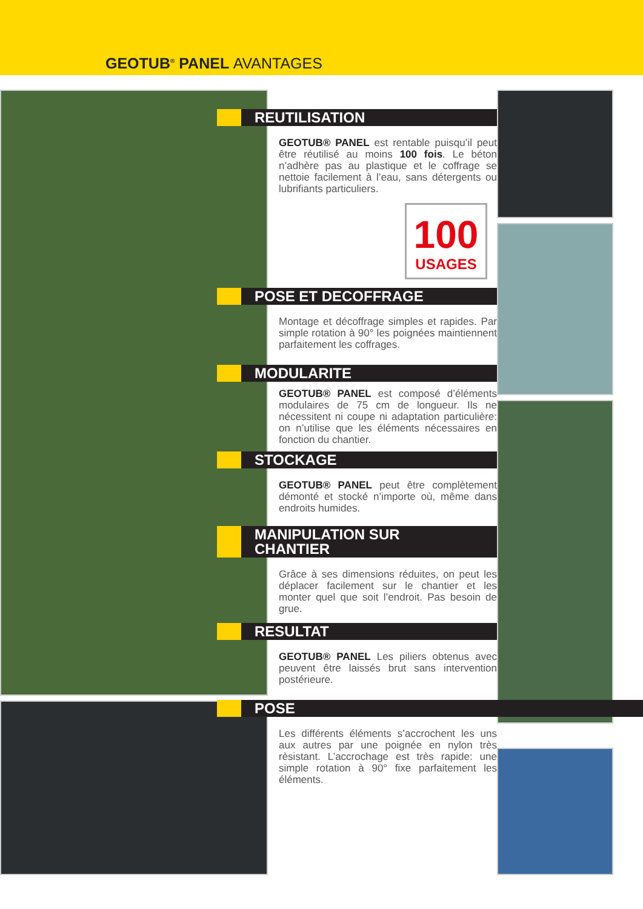GEOTUB<sup>®</sup> PANEL AVANTAGES
REUTILISATION
GEOTUB® PANEL est rentable puisqu’il peut être réutilisé au moins 100 fois. Le béton n’adhère pas au plastique et le coffrage se nettoie facilement à l’eau, sans détergents ou lubrifiants particuliers.
100
USAGES
POSE ET DECOFFRAGE
Montage et décoffrage simples et rapides. Par simple rotation à 90° les poignées maintiennent parfaitement les coffrages.
MODULARITE
GEOTUB® PANEL est composé d’éléments modulaires de 75 cm de longueur. Ils ne nécessitent ni coupe ni adaptation particulière: on n’utilise que les éléments nécessaires en fonction du chantier.
STOCKAGE
GEOTUB® PANEL peut être complètement démonté et stocké n’importe où, même dans endroits humides.
MANIPULATION SUR
CHANTIER
Grâce à ses dimensions réduites, on peut les déplacer facilement sur le chantier et les monter quel que soit l’endroit. Pas besoin de grue.
RESULTAT
GEOTUB® PANEL Les piliers obtenus avec peuvent être laissés brut sans intervention postérieure.
POSE
Les différents éléments s’accrochent les uns aux autres par une poignée en nylon très rèsistant. L’accrochage est très rapide: une simple rotation à 90° fixe parfaitement les éléments.